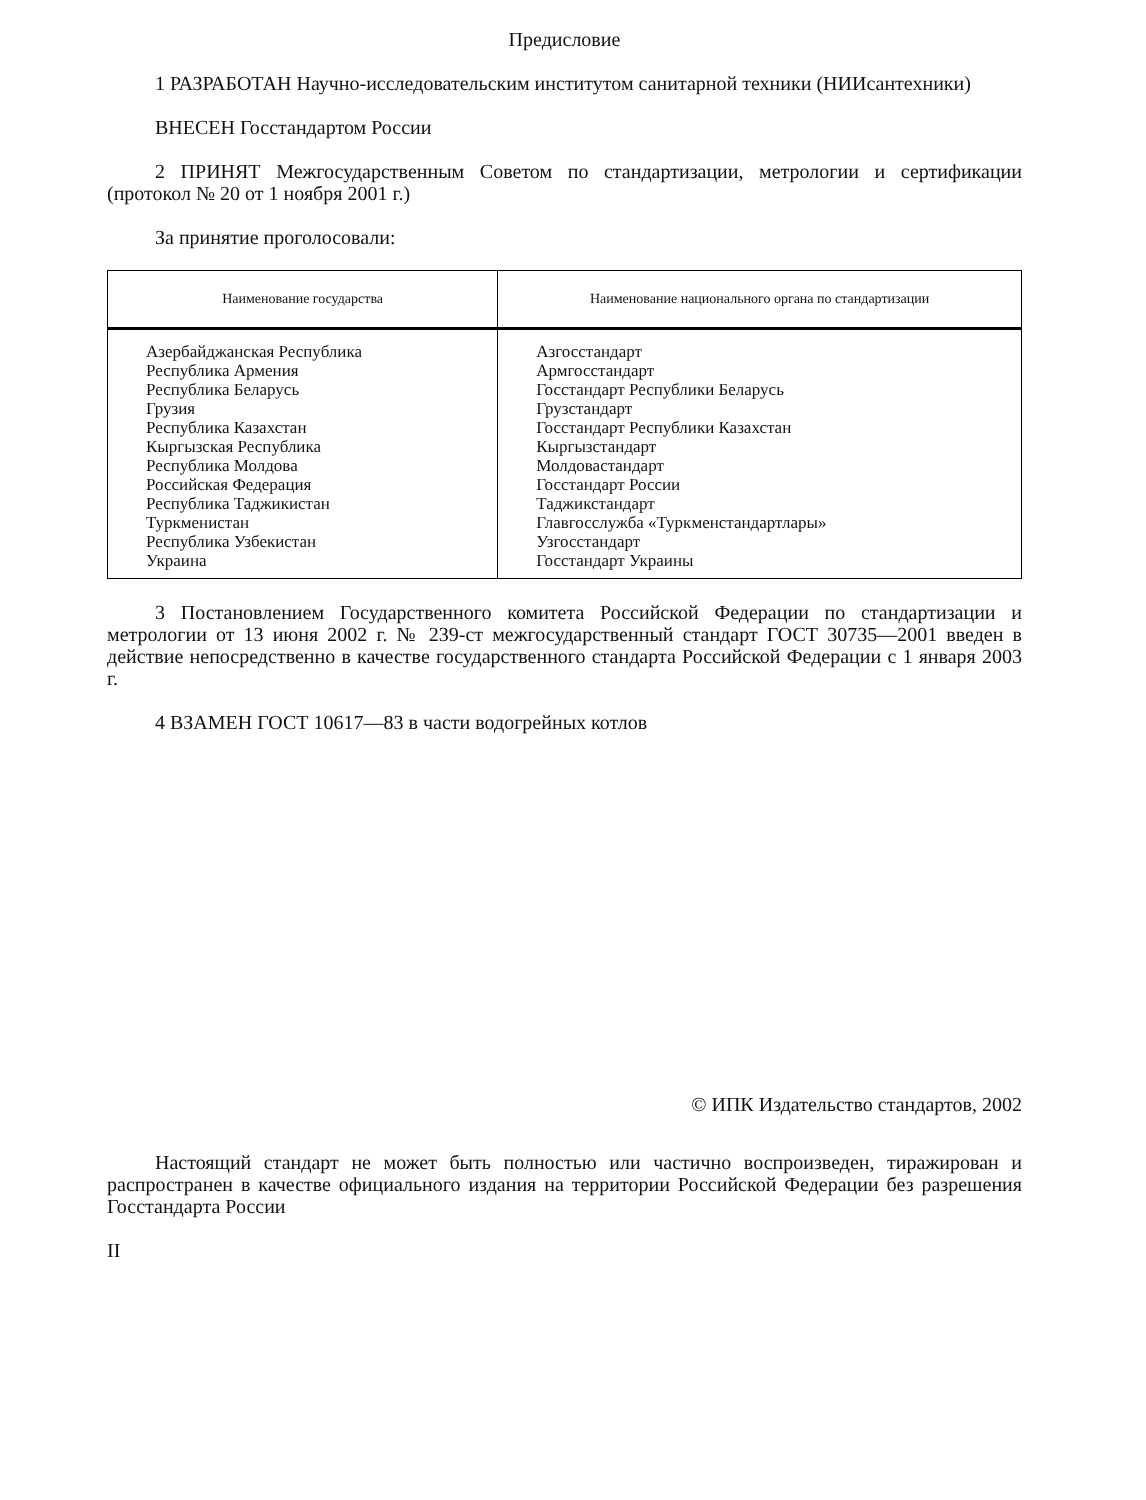Предисловие
1 РАЗРАБОТАН Научно-исследовательским институтом санитарной техники (НИИсантехники)
ВНЕСЕН Госстандартом России
2 ПРИНЯТ Межгосударственным Советом по стандартизации, метрологии и сертификации (протокол № 20 от 1 ноября 2001 г.)
За принятие проголосовали:
| Наименование государства | Наименование национального органа по стандартизации |
| --- | --- |
| Азербайджанская Республика Республика Армения Республика Беларусь Грузия Республика Казахстан Кыргызская Республика Республика Молдова Российская Федерация Республика Таджикистан Туркменистан Республика Узбекистан Украина | Азгосстандарт Армгосстандарт Госстандарт Республики Беларусь Грузстандарт Госстандарт Республики Казахстан Кыргызстандарт Молдовастандарт Госстандарт России Таджикстандарт Главгосслужба «Туркменстандартлары» Узгосстандарт Госстандарт Украины |
3 Постановлением Государственного комитета Российской Федерации по стандартизации и метрологии от 13 июня 2002 г. № 239-ст межгосударственный стандарт ГОСТ 30735—2001 введен в действие непосредственно в качестве государственного стандарта Российской Федерации с 1 января 2003 г.
4 ВЗАМЕН ГОСТ 10617—83 в части водогрейных котлов
© ИПК Издательство стандартов, 2002
Настоящий стандарт не может быть полностью или частично воспроизведен, тиражирован и распространен в качестве официального издания на территории Российской Федерации без разрешения Госстандарта России
II